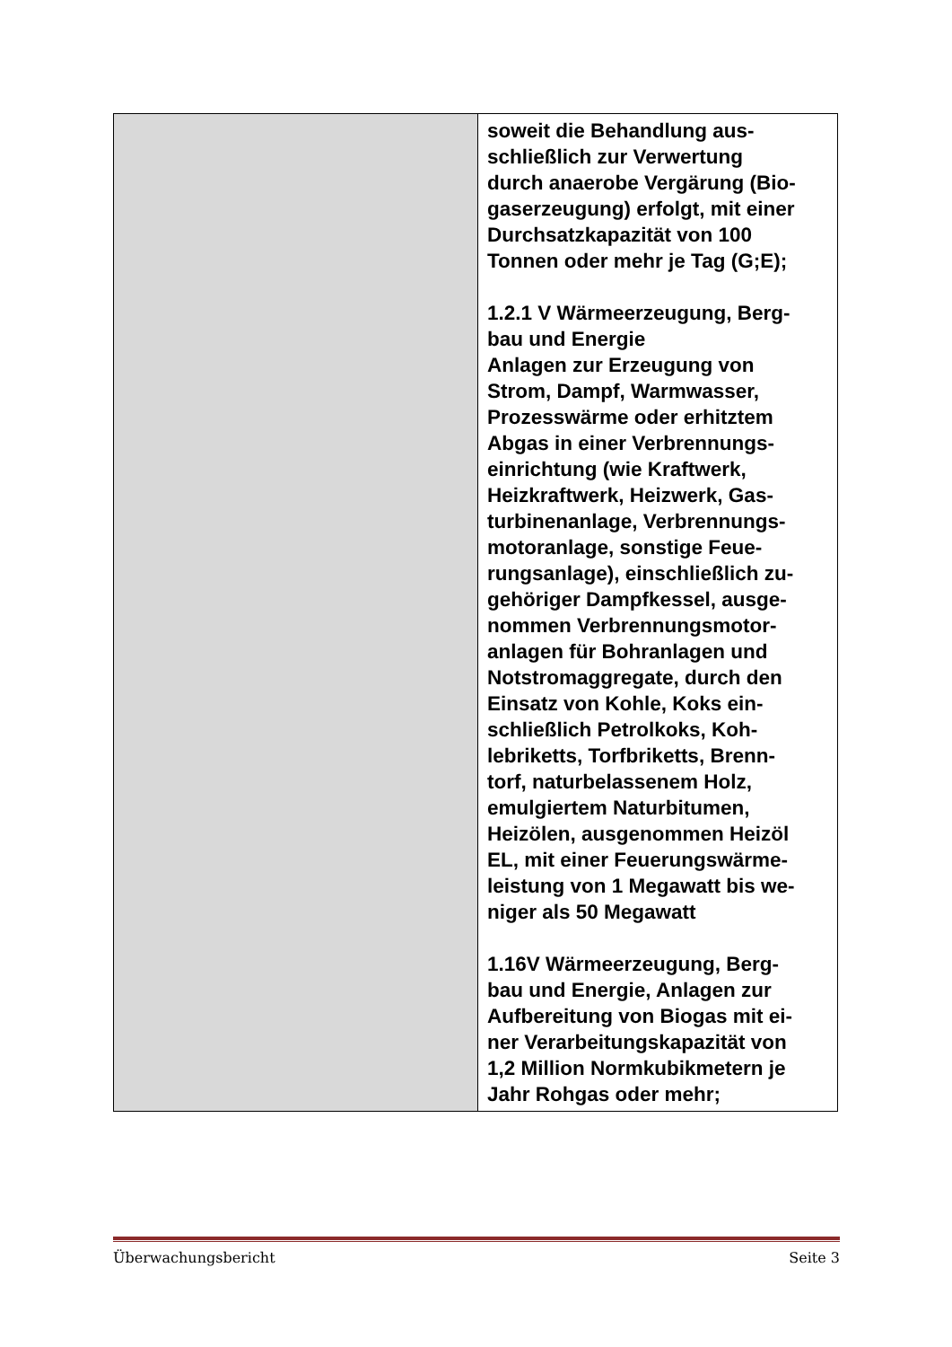| | soweit die Behandlung aus- schließlich zur Verwertung durch anaerobe Vergärung (Bio- gaserzeugung) erfolgt, mit einer Durchsatzkapazität von 100 Tonnen oder mehr je Tag (G;E); 1.2.1 V Wärmeerzeugung, Berg- bau und Energie Anlagen zur Erzeugung von Strom, Dampf, Warmwasser, Prozesswärme oder erhitztem Abgas in einer Verbrennungs- einrichtung (wie Kraftwerk, Heizkraftwerk, Heizwerk, Gas- turbinenanlage, Verbrennungs- motoranlage, sonstige Feue- rungsanlage), einschließlich zu- gehöriger Dampfkessel, ausge- nommen Verbrennungsmotor- anlagen für Bohranlagen und Notstromaggregate, durch den Einsatz von Kohle, Koks ein- schließlich Petrolkoks, Koh- lebriketts, Torfbriketts, Brenn- torf, naturbelassenem Holz, emulgiertem Naturbitumen, Heizölen, ausgenommen Heizöl EL, mit einer Feuerungswärme- leistung von 1 Megawatt bis we- niger als 50 Megawatt 1.16V Wärmeerzeugung, Berg- bau und Energie, Anlagen zur Aufbereitung von Biogas mit ei- ner Verarbeitungskapazität von 1,2 Million Normkubikmetern je Jahr Rohgas oder mehr; |
Überwachungsbericht Seite 3